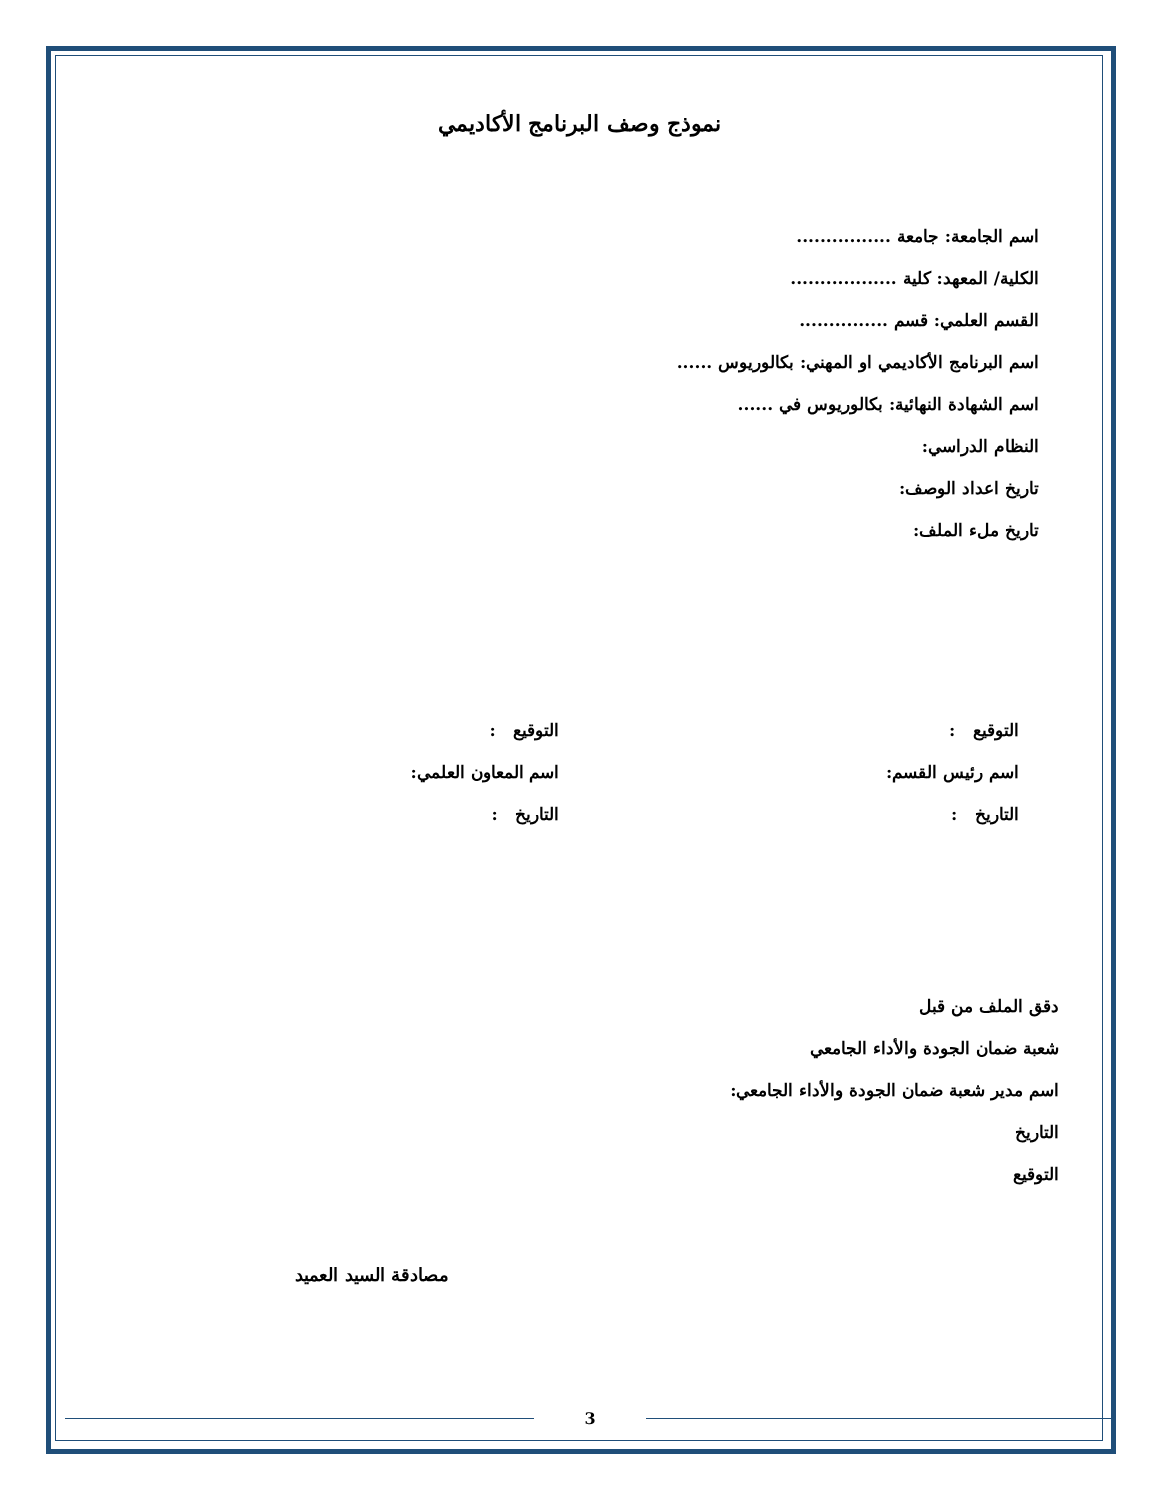نموذج وصف البرنامج الأكاديمي
اسم الجامعة: جامعة ................
الكلية/ المعهد: كلية ..................
القسم العلمي: قسم ...............
اسم البرنامج الأكاديمي او المهني: بكالوريوس ......
اسم الشهادة النهائية: بكالوريوس في ......
النظام الدراسي:
تاريخ اعداد الوصف:
تاريخ ملء الملف:
التوقيع :
اسم رئيس القسم:
التاريخ :
التوقيع :
اسم المعاون العلمي:
التاريخ :
دقق الملف من قبل
شعبة ضمان الجودة والأداء الجامعي
اسم مدير شعبة ضمان الجودة والأداء الجامعي:
التاريخ
التوقيع
مصادقة السيد العميد
3